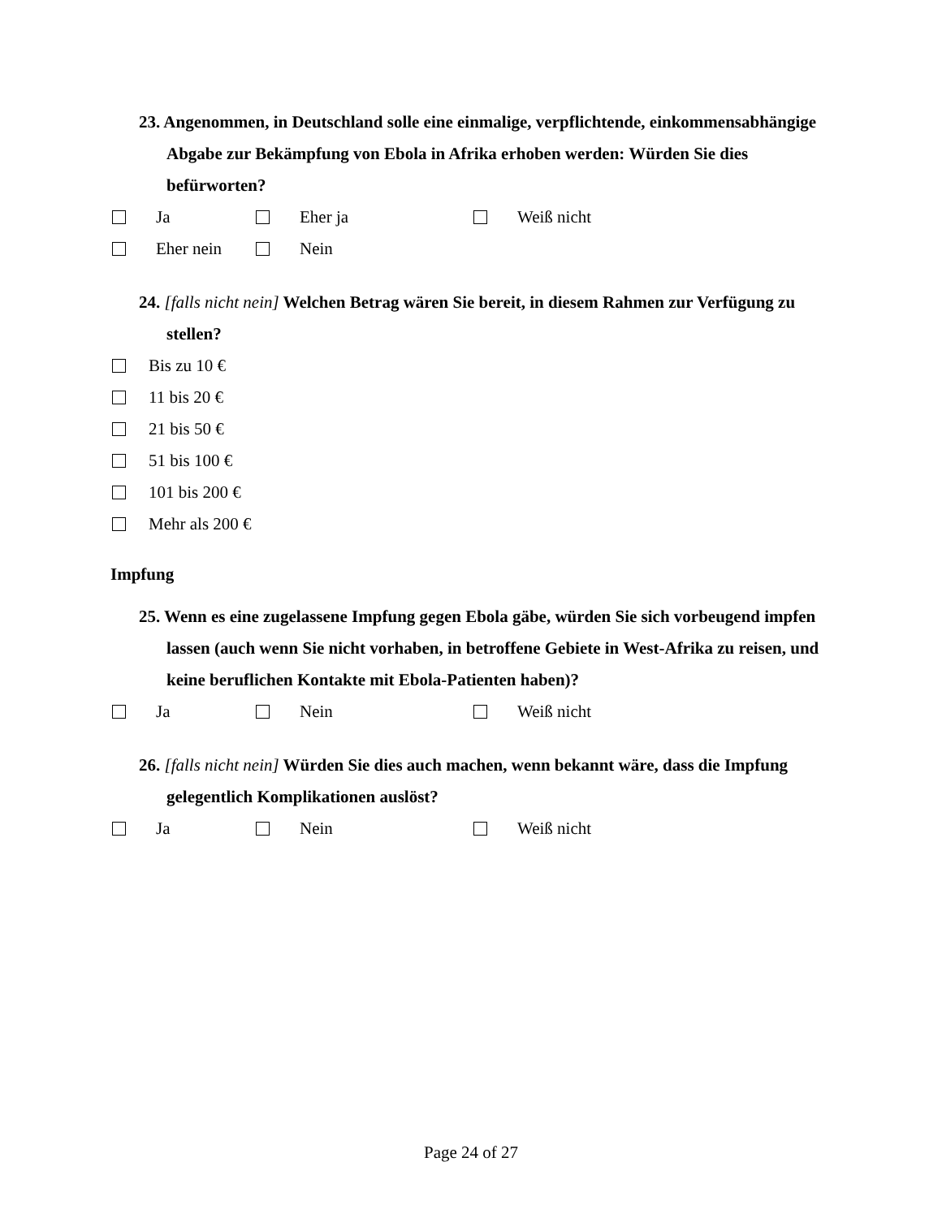23. Angenommen, in Deutschland solle eine einmalige, verpflichtende, einkommensabhängige Abgabe zur Bekämpfung von Ebola in Afrika erhoben werden: Würden Sie dies befürworten?
Ja Eher ja Weiß nicht
Eher nein Nein
24. [falls nicht nein] Welchen Betrag wären Sie bereit, in diesem Rahmen zur Verfügung zu stellen?
Bis zu 10 €
11 bis 20 €
21 bis 50 €
51 bis 100 €
101 bis 200 €
Mehr als 200 €
Impfung
25. Wenn es eine zugelassene Impfung gegen Ebola gäbe, würden Sie sich vorbeugend impfen lassen (auch wenn Sie nicht vorhaben, in betroffene Gebiete in West-Afrika zu reisen, und keine beruflichen Kontakte mit Ebola-Patienten haben)?
Ja Nein Weiß nicht
26. [falls nicht nein] Würden Sie dies auch machen, wenn bekannt wäre, dass die Impfung gelegentlich Komplikationen auslöst?
Ja Nein Weiß nicht
Page 24 of 27